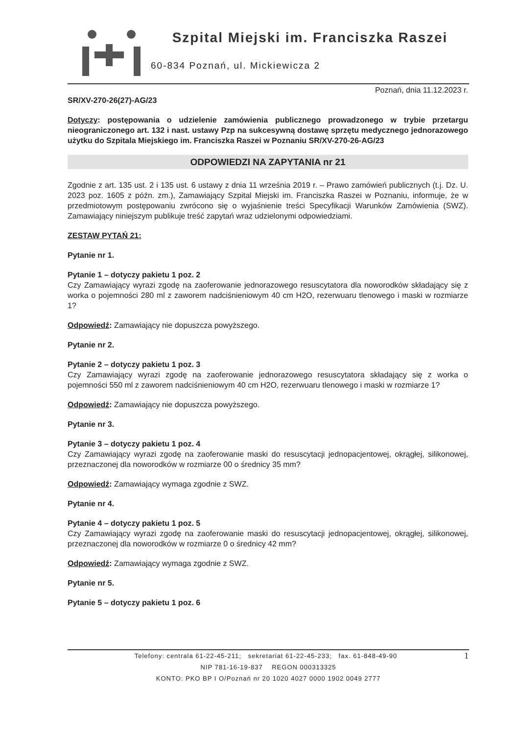Szpital Miejski im. Franciszka Raszei
60-834 Poznań, ul. Mickiewicza 2
Poznań, dnia 11.12.2023 r.
SR/XV-270-26(27)-AG/23
Dotyczy: postępowania o udzielenie zamówienia publicznego prowadzonego w trybie przetargu nieograniczonego art. 132 i nast. ustawy Pzp na sukcesywną dostawę sprzętu medycznego jednorazowego użytku do Szpitala Miejskiego im. Franciszka Raszei w Poznaniu SR/XV-270-26-AG/23
ODPOWIEDZI NA ZAPYTANIA nr 21
Zgodnie z art. 135 ust. 2 i 135 ust. 6 ustawy z dnia 11 września 2019 r. – Prawo zamówień publicznych (t.j. Dz. U. 2023 poz. 1605 z późn. zm.), Zamawiający Szpital Miejski im. Franciszka Raszei w Poznaniu, informuje, że w przedmiotowym postępowaniu zwrócono się o wyjaśnienie treści Specyfikacji Warunków Zamówienia (SWZ). Zamawiający niniejszym publikuje treść zapytań wraz udzielonymi odpowiedziami.
ZESTAW PYTAŃ 21:
Pytanie nr 1.
Pytanie 1 – dotyczy pakietu 1 poz. 2
Czy Zamawiający wyrazi zgodę na zaoferowanie jednorazowego resuscytatora dla noworodków składający się z worka o pojemności 280 ml z zaworem nadciśnieniowym 40 cm H2O, rezerwuaru tlenowego i maski w rozmiarze 1?
Odpowiedź: Zamawiający nie dopuszcza powyższego.
Pytanie nr 2.
Pytanie 2 – dotyczy pakietu 1 poz. 3
Czy Zamawiający wyrazi zgodę na zaoferowanie jednorazowego resuscytatora składający się z worka o pojemności 550 ml z zaworem nadciśnieniowym 40 cm H2O, rezerwuaru tlenowego i maski w rozmiarze 1?
Odpowiedź: Zamawiający nie dopuszcza powyższego.
Pytanie nr 3.
Pytanie 3 – dotyczy pakietu 1 poz. 4
Czy Zamawiający wyrazi zgodę na zaoferowanie maski do resuscytacji jednopacjentowej, okrągłej, silikonowej, przeznaczonej dla noworodków w rozmiarze 00 o średnicy 35 mm?
Odpowiedź: Zamawiający wymaga zgodnie z SWZ.
Pytanie nr 4.
Pytanie 4 – dotyczy pakietu 1 poz. 5
Czy Zamawiający wyrazi zgodę na zaoferowanie maski do resuscytacji jednopacjentowej, okrągłej, silikonowej, przeznaczonej dla noworodków w rozmiarze 0 o średnicy 42 mm?
Odpowiedź: Zamawiający wymaga zgodnie z SWZ.
Pytanie nr 5.
Pytanie 5 – dotyczy pakietu 1 poz. 6
Telefony: centrala 61-22-45-211; sekretariat 61-22-45-233; fax. 61-848-49-90 1
NIP 781-16-19-837 REGON 000313325
KONTO: PKO BP I O/Poznań nr 20 1020 4027 0000 1902 0049 2777